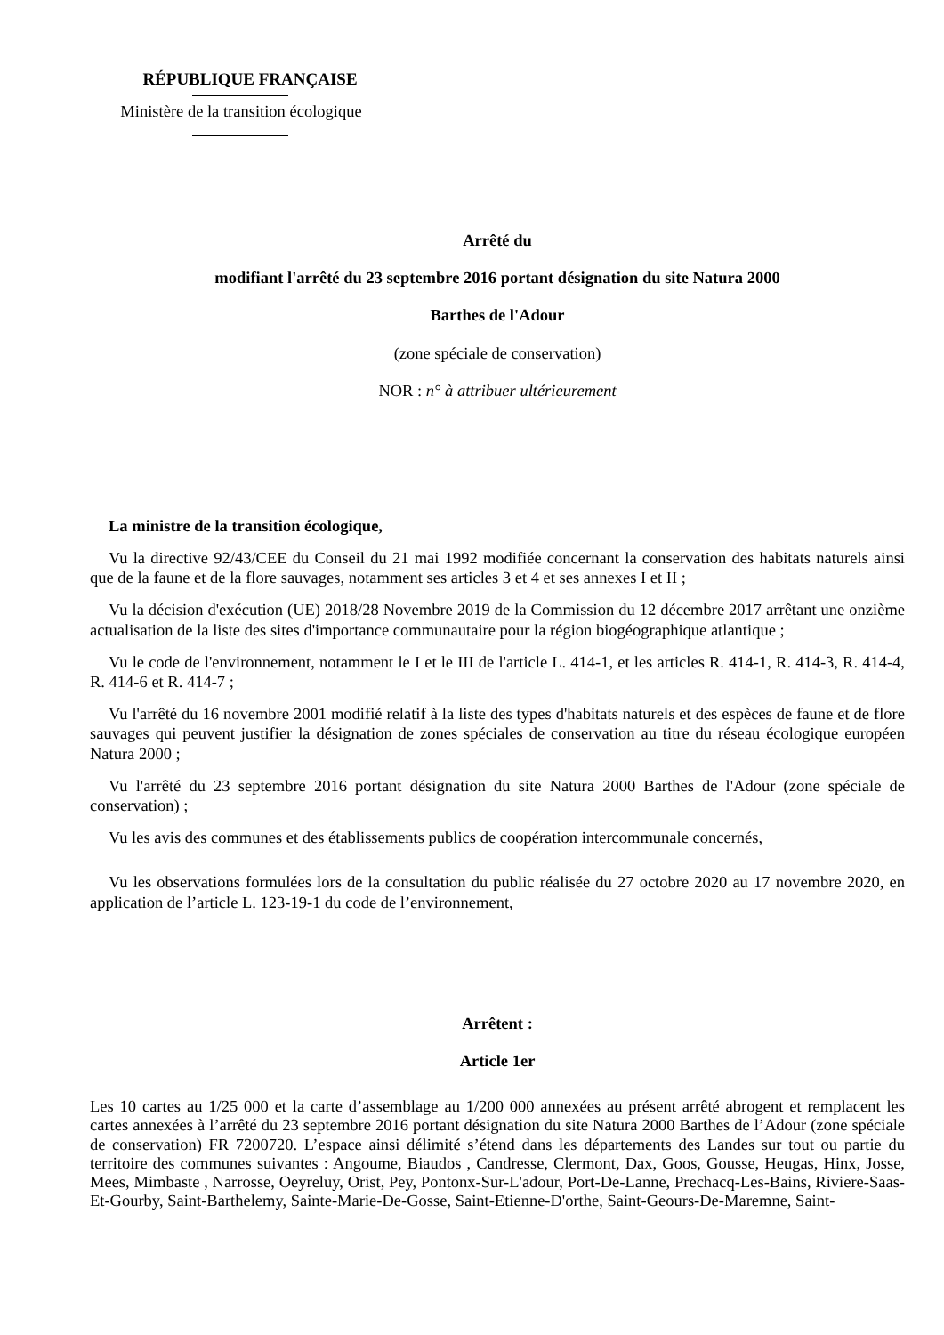RÉPUBLIQUE FRANÇAISE
Ministère de la transition écologique
Arrêté du
modifiant l'arrêté du 23 septembre 2016 portant désignation du site Natura 2000
Barthes de l'Adour
(zone spéciale de conservation)
NOR : n° à attribuer ultérieurement
La ministre de la transition écologique,
Vu la directive 92/43/CEE du Conseil du 21 mai 1992 modifiée concernant la conservation des habitats naturels ainsi que de la faune et de la flore sauvages, notamment ses articles 3 et 4 et ses annexes I et II ;
Vu la décision d'exécution (UE) 2018/28 Novembre 2019 de la Commission du 12 décembre 2017 arrêtant une onzième actualisation de la liste des sites d'importance communautaire pour la région biogéographique atlantique ;
Vu le code de l'environnement, notamment le I et le III de l'article L. 414-1, et les articles R. 414-1, R. 414-3, R. 414-4, R. 414-6 et R. 414-7 ;
Vu l'arrêté du 16 novembre 2001 modifié relatif à la liste des types d'habitats naturels et des espèces de faune et de flore sauvages qui peuvent justifier la désignation de zones spéciales de conservation au titre du réseau écologique européen Natura 2000 ;
Vu l'arrêté du 23 septembre 2016 portant désignation du site Natura 2000 Barthes de l'Adour (zone spéciale de conservation) ;
Vu les avis des communes et des établissements publics de coopération intercommunale concernés,
Vu les observations formulées lors de la consultation du public réalisée du 27 octobre 2020 au 17 novembre 2020, en application de l’article L. 123-19-1 du code de l’environnement,
Arrêtent :
Article 1er
Les 10 cartes au 1/25 000 et la carte d’assemblage au 1/200 000 annexées au présent arrêté abrogent et remplacent les cartes annexées à l’arrêté du 23 septembre 2016 portant désignation du site Natura 2000 Barthes de l’Adour (zone spéciale de conservation) FR 7200720. L’espace ainsi délimité s’étend dans les départements des Landes sur tout ou partie du territoire des communes suivantes : Angoume, Biaudos , Candresse, Clermont, Dax, Goos, Gousse, Heugas, Hinx, Josse, Mees, Mimbaste , Narrosse, Oeyreluy, Orist, Pey, Pontonx-Sur-L'adour, Port-De-Lanne, Prechacq-Les-Bains, Riviere-Saas-Et-Gourby, Saint-Barthelemy, Sainte-Marie-De-Gosse, Saint-Etienne-D'orthe, Saint-Geours-De-Maremne, Saint-